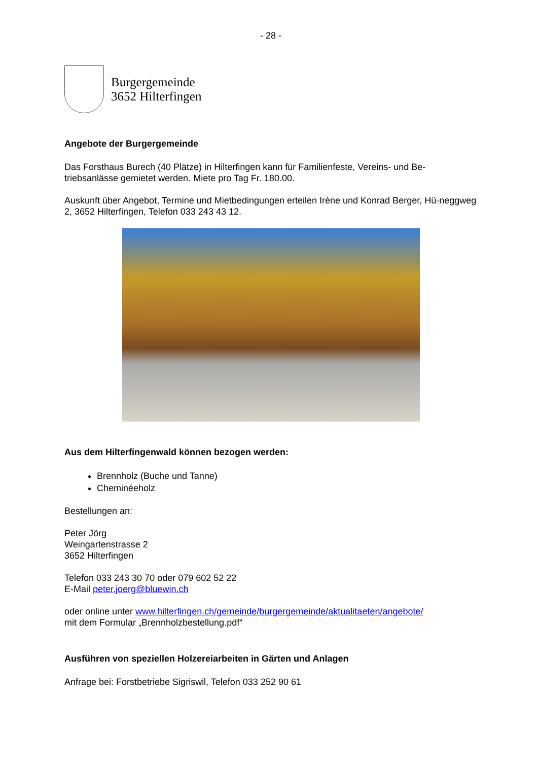- 28 -
Burgergemeinde
3652 Hilterfingen
Angebote der Burgergemeinde
Das Forsthaus Burech (40 Plätze) in Hilterfingen kann für Familienfeste, Vereins- und Be-triebsanlässe gemietet werden. Miete pro Tag Fr. 180.00.
Auskunft über Angebot, Termine und Mietbedingungen erteilen Irène und Konrad Berger, Hü-neggweg 2, 3652 Hilterfingen, Telefon 033 243 43 12.
Aus dem Hilterfingenwald können bezogen werden:
Brennholz (Buche und Tanne)
Cheminéeholz
Bestellungen an:
Peter Jörg
Weingartenstrasse 2
3652 Hilterfingen
Telefon 033 243 30 70 oder 079 602 52 22
E-Mail peter.joerg@bluewin.ch
oder online unter www.hilterfingen.ch/gemeinde/burgergemeinde/aktualitaeten/angebote/
mit dem Formular „Brennholzbestellung.pdf“
Ausführen von speziellen Holzereiarbeiten in Gärten und Anlagen
Anfrage bei: Forstbetriebe Sigriswil, Telefon 033 252 90 61